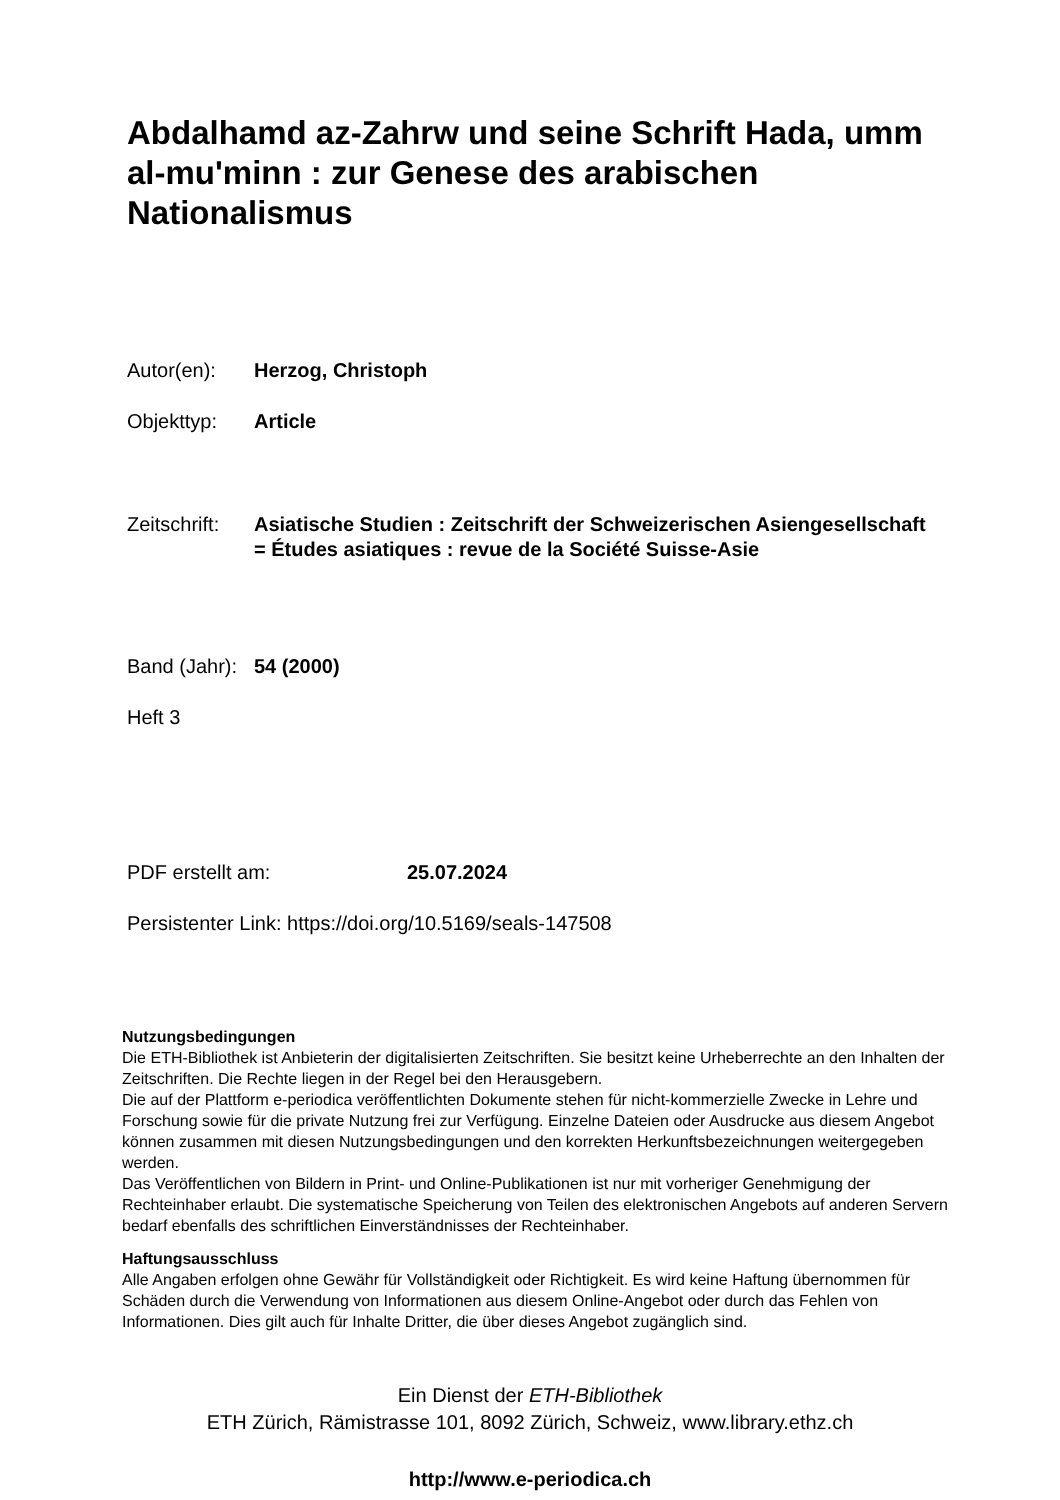Abdalhamd az-Zahrw und seine Schrift Hada, umm al-mu'minn : zur Genese des arabischen Nationalismus
Autor(en): Herzog, Christoph
Objekttyp: Article
Zeitschrift:
Asiatische Studien : Zeitschrift der Schweizerischen Asiengesellschaft = Études asiatiques : revue de la Société Suisse-Asie
Band (Jahr):
54 (2000)
Heft 3
PDF erstellt am: 25.07.2024
Persistenter Link: https://doi.org/10.5169/seals-147508
Nutzungsbedingungen
Die ETH-Bibliothek ist Anbieterin der digitalisierten Zeitschriften. Sie besitzt keine Urheberrechte an den Inhalten der Zeitschriften. Die Rechte liegen in der Regel bei den Herausgebern.
Die auf der Plattform e-periodica veröffentlichten Dokumente stehen für nicht-kommerzielle Zwecke in Lehre und Forschung sowie für die private Nutzung frei zur Verfügung. Einzelne Dateien oder Ausdrucke aus diesem Angebot können zusammen mit diesen Nutzungsbedingungen und den korrekten Herkunftsbezeichnungen weitergegeben werden.
Das Veröffentlichen von Bildern in Print- und Online-Publikationen ist nur mit vorheriger Genehmigung der Rechteinhaber erlaubt. Die systematische Speicherung von Teilen des elektronischen Angebots auf anderen Servern bedarf ebenfalls des schriftlichen Einverständnisses der Rechteinhaber.
Haftungsausschluss
Alle Angaben erfolgen ohne Gewähr für Vollständigkeit oder Richtigkeit. Es wird keine Haftung übernommen für Schäden durch die Verwendung von Informationen aus diesem Online-Angebot oder durch das Fehlen von Informationen. Dies gilt auch für Inhalte Dritter, die über dieses Angebot zugänglich sind.
Ein Dienst der ETH-Bibliothek
ETH Zürich, Rämistrasse 101, 8092 Zürich, Schweiz, www.library.ethz.ch
http://www.e-periodica.ch